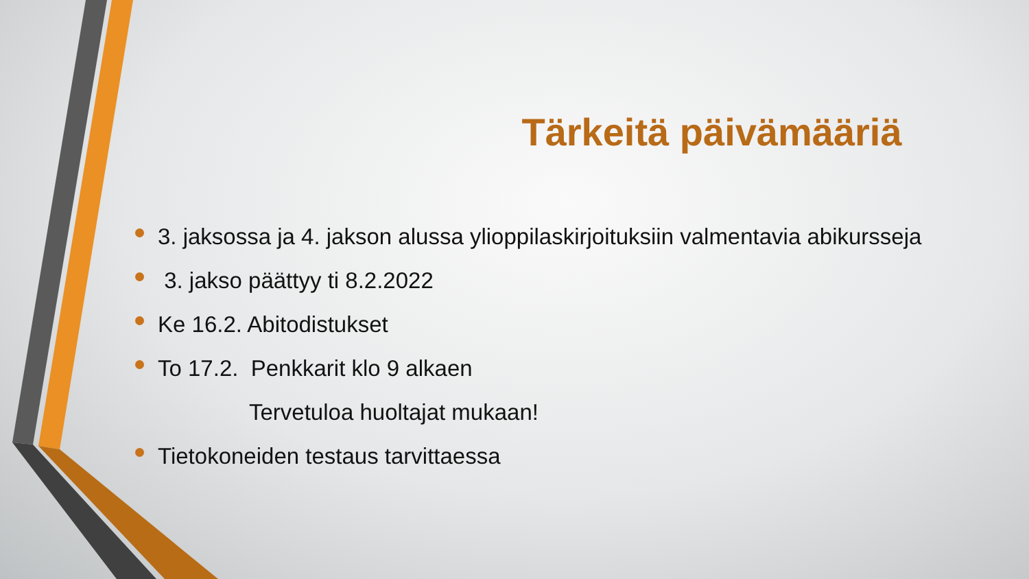Tärkeitä päivämääriä
3. jaksossa ja 4. jakson alussa ylioppilaskirjoituksiin valmentavia abikursseja
3. jakso päättyy ti 8.2.2022
Ke 16.2. Abitodistukset
To 17.2. Penkkarit klo 9 alkaen
Tervetuloa huoltajat mukaan!
Tietokoneiden testaus tarvittaessa